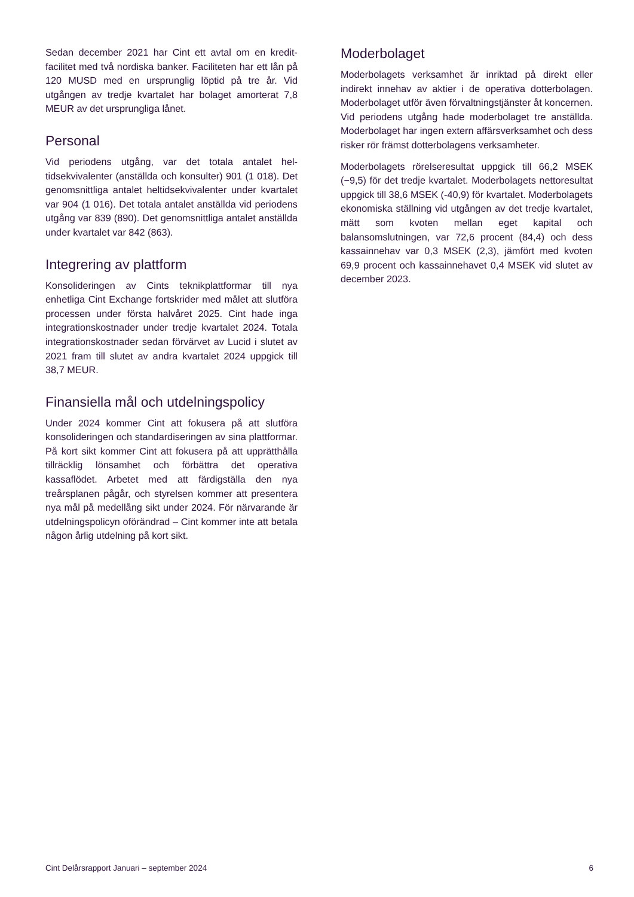Sedan december 2021 har Cint ett avtal om en kredit­facilitet med två nordiska banker. Faciliteten har ett lån på 120 MUSD med en ursprunglig löptid på tre år. Vid utgången av tredje kvartalet har bolaget amorte­rat 7,8 MEUR av det ursprungliga lånet.
Personal
Vid periodens utgång, var det totala antalet hel­tidsekvivalenter (anställda och konsulter) 901 (1 018). Det genomsnittliga antalet heltidsekvivalenter under kvartalet var 904 (1 016). Det totala antalet anställda vid periodens utgång var 839 (890). Det genomsnitt­liga antalet anställda under kvartalet var 842 (863).
Integrering av plattform
Konsolideringen av Cints teknikplattformar till nya enhetliga Cint Exchange fortskrider med målet att slutföra processen under första halvåret 2025. Cint hade inga integrationskostnader under tredje kvarta­let 2024. Totala integrationskostnader sedan förvär­vet av Lucid i slutet av 2021 fram till slutet av andra kvartalet 2024 uppgick till 38,7 MEUR.
Finansiella mål och utdelningspolicy
Under 2024 kommer Cint att fokusera på att slutföra konsolideringen och standardiseringen av sina platt­formar. På kort sikt kommer Cint att fokusera på att upprätthålla tillräcklig lönsamhet och förbättra det operativa kassaflödet. Arbetet med att färdigställa den nya treårsplanen pågår, och styrelsen kommer att presentera nya mål på medellång sikt under 2024. För närvarande är utdelningspolicyn oförändrad – Cint kommer inte att betala någon årlig utdelning på kort sikt.
Moderbolaget
Moderbolagets verksamhet är inriktad på direkt eller indirekt innehav av aktier i de operativa dotterbola­gen. Moderbolaget utför även förvaltningstjänster åt koncernen. Vid periodens utgång hade moderbola­get tre anställda. Moderbolaget har ingen extern affärsverksamhet och dess risker rör främst dotter­bolagens verksamheter.
Moderbolagets rörelseresultat uppgick till 66,2 MSEK (−9,5) för det tredje kvartalet. Moderbola­gets nettoresultat uppgick till 38,6 MSEK (-40,9) för kvartalet. Moderbolagets ekonomiska ställning vid ut­gången av det tredje kvartalet, mätt som kvoten mellan eget kapital och balansomslutningen, var 72,6 procent (84,4) och dess kassainnehav var 0,3 MSEK (2,3), jämfört med kvoten 69,9 procent och kassainnehavet 0,4 MSEK vid slutet av december 2023.
Cint Delårsrapport Januari – september 2024 6